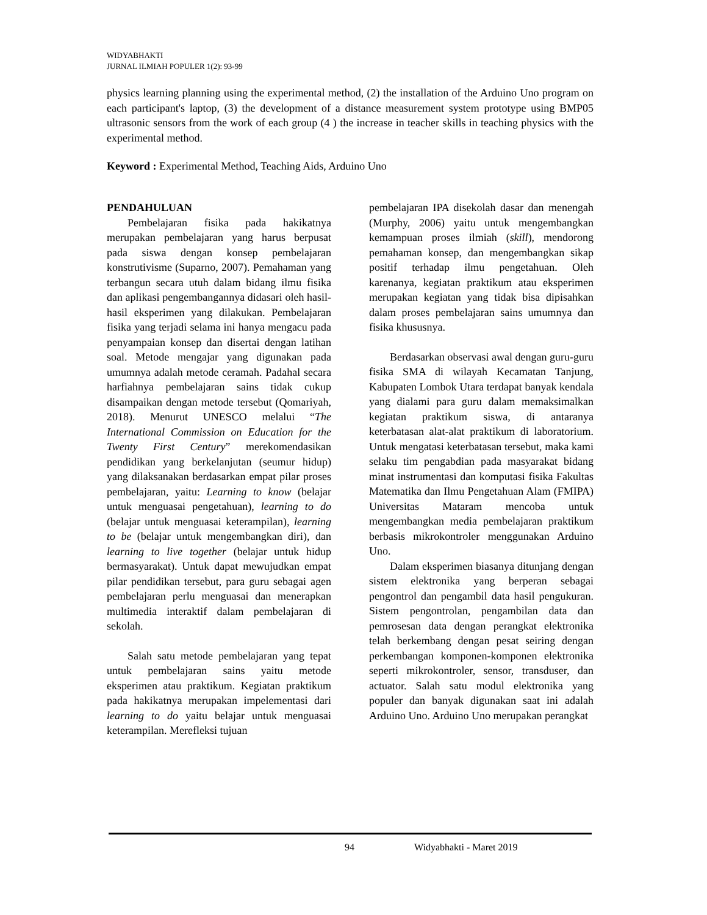WIDYABHAKTI
JURNAL ILMIAH POPULER 1(2): 93-99
physics learning planning using the experimental method, (2) the installation of the Arduino Uno program on each participant's laptop, (3) the development of a distance measurement system prototype using BMP05 ultrasonic sensors from the work of each group (4 ) the increase in teacher skills in teaching physics with the experimental method.
Keyword : Experimental Method, Teaching Aids, Arduino Uno
PENDAHULUAN
Pembelajaran fisika pada hakikatnya merupakan pembelajaran yang harus berpusat pada siswa dengan konsep pembelajaran konstrutivisme (Suparno, 2007). Pemahaman yang terbangun secara utuh dalam bidang ilmu fisika dan aplikasi pengembangannya didasari oleh hasil-hasil eksperimen yang dilakukan. Pembelajaran fisika yang terjadi selama ini hanya mengacu pada penyampaian konsep dan disertai dengan latihan soal. Metode mengajar yang digunakan pada umumnya adalah metode ceramah. Padahal secara harfiahnya pembelajaran sains tidak cukup disampaikan dengan metode tersebut (Qomariyah, 2018). Menurut UNESCO melalui “The International Commission on Education for the Twenty First Century” merekomendasikan pendidikan yang berkelanjutan (seumur hidup) yang dilaksanakan berdasarkan empat pilar proses pembelajaran, yaitu: Learning to know (belajar untuk menguasai pengetahuan), learning to do (belajar untuk menguasai keterampilan), learning to be (belajar untuk mengembangkan diri), dan learning to live together (belajar untuk hidup bermasyarakat). Untuk dapat mewujudkan empat pilar pendidikan tersebut, para guru sebagai agen pembelajaran perlu menguasai dan menerapkan multimedia interaktif dalam pembelajaran di sekolah.
Salah satu metode pembelajaran yang tepat untuk pembelajaran sains yaitu metode eksperimen atau praktikum. Kegiatan praktikum pada hakikatnya merupakan impelementasi dari learning to do yaitu belajar untuk menguasai keterampilan. Merefleksi tujuan
pembelajaran IPA disekolah dasar dan menengah (Murphy, 2006) yaitu untuk mengembangkan kemampuan proses ilmiah (skill), mendorong pemahaman konsep, dan mengembangkan sikap positif terhadap ilmu pengetahuan. Oleh karenanya, kegiatan praktikum atau eksperimen merupakan kegiatan yang tidak bisa dipisahkan dalam proses pembelajaran sains umumnya dan fisika khususnya.
Berdasarkan observasi awal dengan guru-guru fisika SMA di wilayah Kecamatan Tanjung, Kabupaten Lombok Utara terdapat banyak kendala yang dialami para guru dalam memaksimalkan kegiatan praktikum siswa, di antaranya keterbatasan alat-alat praktikum di laboratorium. Untuk mengatasi keterbatasan tersebut, maka kami selaku tim pengabdian pada masyarakat bidang minat instrumentasi dan komputasi fisika Fakultas Matematika dan Ilmu Pengetahuan Alam (FMIPA) Universitas Mataram mencoba untuk mengembangkan media pembelajaran praktikum berbasis mikrokontroler menggunakan Arduino Uno.
Dalam eksperimen biasanya ditunjang dengan sistem elektronika yang berperan sebagai pengontrol dan pengambil data hasil pengukuran. Sistem pengontrolan, pengambilan data dan pemrosesan data dengan perangkat elektronika telah berkembang dengan pesat seiring dengan perkembangan komponen-komponen elektronika seperti mikrokontroler, sensor, transduser, dan actuator. Salah satu modul elektronika yang populer dan banyak digunakan saat ini adalah Arduino Uno. Arduino Uno merupakan perangkat
94 Widyabhakti - Maret 2019